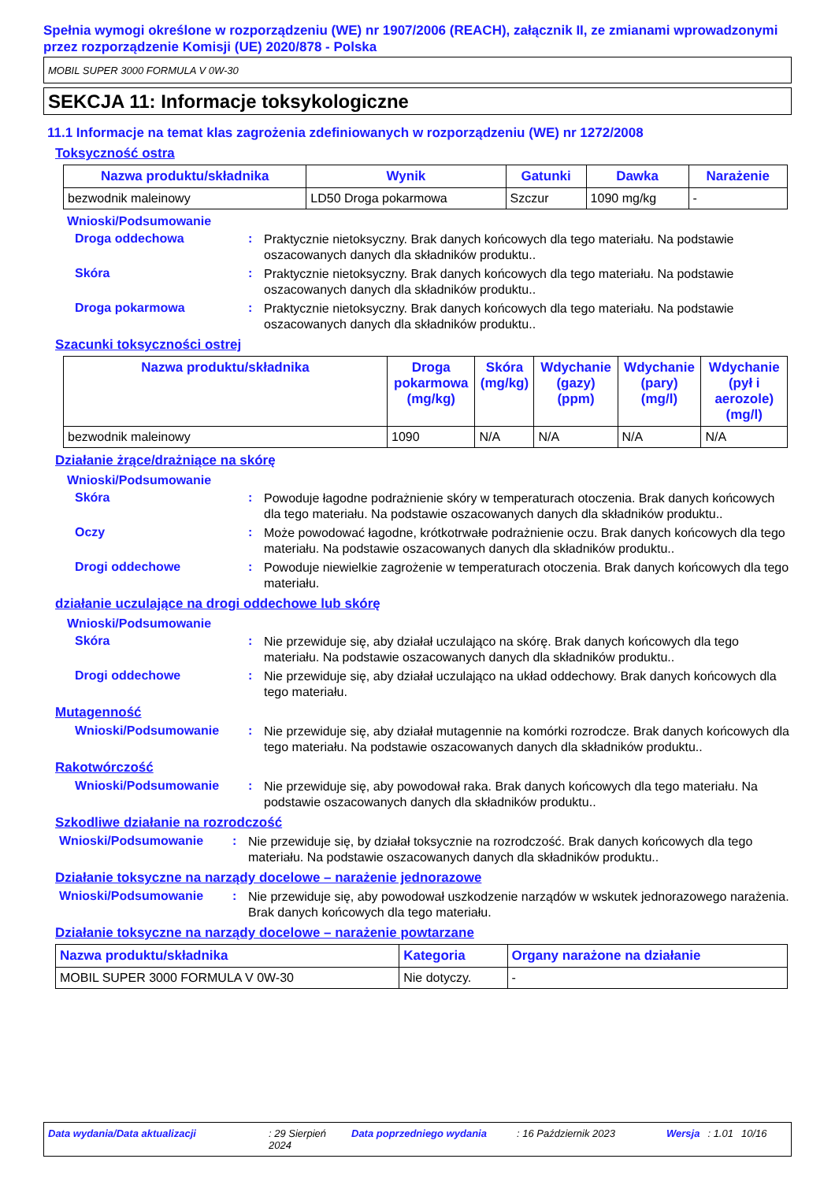Spełnia wymogi określone w rozporządzeniu (WE) nr 1907/2006 (REACH), załącznik II, ze zmianami wprowadzonymi przez rozporządzenie Komisji (UE) 2020/878 - Polska
MOBIL SUPER 3000 FORMULA V 0W-30
SEKCJA 11: Informacje toksykologiczne
11.1 Informacje na temat klas zagrożenia zdefiniowanych w rozporządzeniu (WE) nr 1272/2008
Toksyczność ostra
| Nazwa produktu/składnika | Wynik | Gatunki | Dawka | Narażenie |
| --- | --- | --- | --- | --- |
| bezwodnik maleinowy | LD50 Droga pokarmowa | Szczur | 1090 mg/kg | - |
Wnioski/Podsumowanie
Droga oddechowa :
Praktycznie nietoksyczny. Brak danych końcowych dla tego materiału. Na podstawie oszacowanych danych dla składników produktu..
Skóra :
Praktycznie nietoksyczny. Brak danych końcowych dla tego materiału. Na podstawie oszacowanych danych dla składników produktu..
Droga pokarmowa :
Praktycznie nietoksyczny. Brak danych końcowych dla tego materiału. Na podstawie oszacowanych danych dla składników produktu..
Szacunki toksyczności ostrej
| Nazwa produktu/składnika | Droga pokarmowa (mg/kg) | Skóra (mg/kg) | Wdychanie (gazy) (ppm) | Wdychanie (pary) (mg/l) | Wdychanie (pył i aerozole) (mg/l) |
| --- | --- | --- | --- | --- | --- |
| bezwodnik maleinowy | 1090 | N/A | N/A | N/A | N/A |
Działanie żrące/drażniące na skórę
Wnioski/Podsumowanie
Skóra :
Powoduje łagodne podrażnienie skóry w temperaturach otoczenia. Brak danych końcowych dla tego materiału. Na podstawie oszacowanych danych dla składników produktu..
Oczy :
Może powodować łagodne, krótkotrwałe podrażnienie oczu. Brak danych końcowych dla tego materiału. Na podstawie oszacowanych danych dla składników produktu..
Drogi oddechowe :
Powoduje niewielkie zagrożenie w temperaturach otoczenia. Brak danych końcowych dla tego materiału.
działanie uczulające na drogi oddechowe lub skórę
Wnioski/Podsumowanie
Skóra :
Nie przewiduje się, aby działał uczulająco na skórę. Brak danych końcowych dla tego materiału. Na podstawie oszacowanych danych dla składników produktu..
Drogi oddechowe :
Nie przewiduje się, aby działał uczulająco na układ oddechowy. Brak danych końcowych dla tego materiału.
Mutagenność
Wnioski/Podsumowanie :
Nie przewiduje się, aby działał mutagennie na komórki rozrodcze. Brak danych końcowych dla tego materiału. Na podstawie oszacowanych danych dla składników produktu..
Rakotwórczość
Wnioski/Podsumowanie :
Nie przewiduje się, aby powodował raka. Brak danych końcowych dla tego materiału. Na podstawie oszacowanych danych dla składników produktu..
Szkodliwe działanie na rozrodczość
Wnioski/Podsumowanie :
Nie przewiduje się, by działał toksycznie na rozrodczość. Brak danych końcowych dla tego materiału. Na podstawie oszacowanych danych dla składników produktu..
Działanie toksyczne na narządy docelowe – narażenie jednorazowe
Wnioski/Podsumowanie :
Nie przewiduje się, aby powodował uszkodzenie narządów w wskutek jednorazowego narażenia. Brak danych końcowych dla tego materiału.
Działanie toksyczne na narządy docelowe – narażenie powtarzane
| Nazwa produktu/składnika | Kategoria | Organy narażone na działanie |
| --- | --- | --- |
| MOBIL SUPER 3000 FORMULA V 0W-30 | Nie dotyczy. | - |
Data wydania/Data aktualizacji: 29 Sierpień 2024 Data poprzedniego wydania: 16 Październik 2023 Wersja: 1.01 10/16